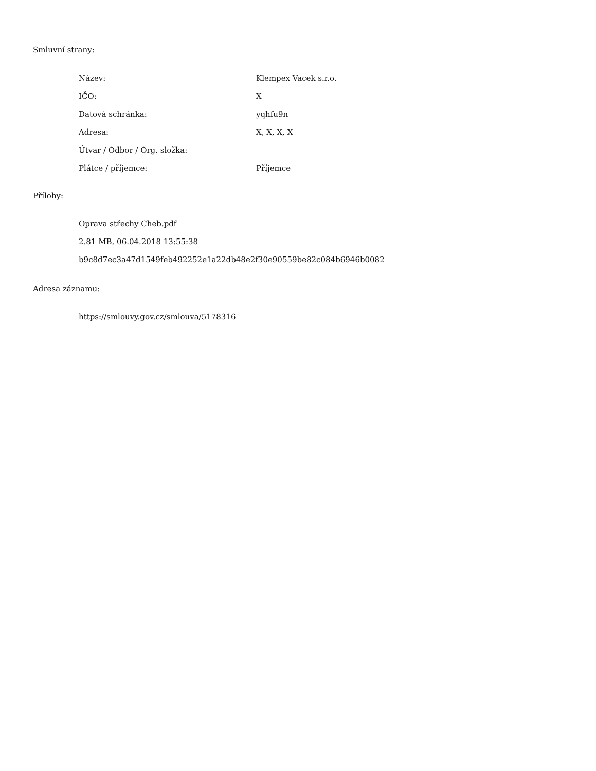Smluvní strany:
| Název: | Klempex Vacek s.r.o. |
| IČO: | X |
| Datová schránka: | yqhfu9n |
| Adresa: | X, X, X, X |
| Útvar / Odbor / Org. složka: | |
| Plátce / příjemce: | Příjemce |
Přílohy:
Oprava střechy Cheb.pdf
2.81 MB, 06.04.2018 13:55:38
b9c8d7ec3a47d1549feb492252e1a22db48e2f30e90559be82c084b6946b0082
Adresa záznamu:
https://smlouvy.gov.cz/smlouva/5178316